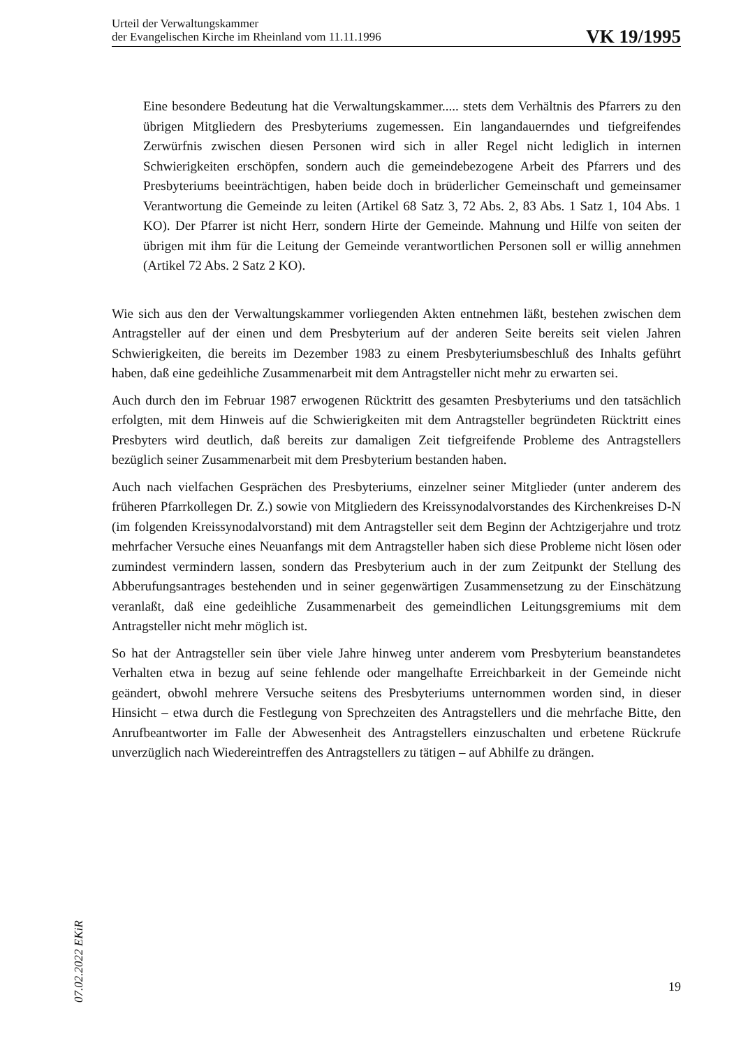Urteil der Verwaltungskammer
der Evangelischen Kirche im Rheinland vom 11.11.1996
VK 19/1995
Eine besondere Bedeutung hat die Verwaltungskammer..... stets dem Verhältnis des Pfarrers zu den übrigen Mitgliedern des Presbyteriums zugemessen. Ein langandauerndes und tiefgreifendes Zerwürfnis zwischen diesen Personen wird sich in aller Regel nicht lediglich in internen Schwierigkeiten erschöpfen, sondern auch die gemeindebezogene Arbeit des Pfarrers und des Presbyteriums beeinträchtigen, haben beide doch in brüderlicher Gemeinschaft und gemeinsamer Verantwortung die Gemeinde zu leiten (Artikel 68 Satz 3, 72 Abs. 2, 83 Abs. 1 Satz 1, 104 Abs. 1 KO). Der Pfarrer ist nicht Herr, sondern Hirte der Gemeinde. Mahnung und Hilfe von seiten der übrigen mit ihm für die Leitung der Gemeinde verantwortlichen Personen soll er willig annehmen (Artikel 72 Abs. 2 Satz 2 KO).
Wie sich aus den der Verwaltungskammer vorliegenden Akten entnehmen läßt, bestehen zwischen dem Antragsteller auf der einen und dem Presbyterium auf der anderen Seite bereits seit vielen Jahren Schwierigkeiten, die bereits im Dezember 1983 zu einem Presbyteriumsbeschluß des Inhalts geführt haben, daß eine gedeihliche Zusammenarbeit mit dem Antragsteller nicht mehr zu erwarten sei.
Auch durch den im Februar 1987 erwogenen Rücktritt des gesamten Presbyteriums und den tatsächlich erfolgten, mit dem Hinweis auf die Schwierigkeiten mit dem Antragsteller begründeten Rücktritt eines Presbyters wird deutlich, daß bereits zur damaligen Zeit tiefgreifende Probleme des Antragstellers bezüglich seiner Zusammenarbeit mit dem Presbyterium bestanden haben.
Auch nach vielfachen Gesprächen des Presbyteriums, einzelner seiner Mitglieder (unter anderem des früheren Pfarrkollegen Dr. Z.) sowie von Mitgliedern des Kreissynodalvorstandes des Kirchenkreises D-N (im folgenden Kreissynodalvorstand) mit dem Antragsteller seit dem Beginn der Achtzigerjahre und trotz mehrfacher Versuche eines Neuanfangs mit dem Antragsteller haben sich diese Probleme nicht lösen oder zumindest vermindern lassen, sondern das Presbyterium auch in der zum Zeitpunkt der Stellung des Abberufungsantrages bestehenden und in seiner gegenwärtigen Zusammensetzung zu der Einschätzung veranlaßt, daß eine gedeihliche Zusammenarbeit des gemeindlichen Leitungsgremiums mit dem Antragsteller nicht mehr möglich ist.
So hat der Antragsteller sein über viele Jahre hinweg unter anderem vom Presbyterium beanstandetes Verhalten etwa in bezug auf seine fehlende oder mangelhafte Erreichbarkeit in der Gemeinde nicht geändert, obwohl mehrere Versuche seitens des Presbyteriums unternommen worden sind, in dieser Hinsicht – etwa durch die Festlegung von Sprechzeiten des Antragstellers und die mehrfache Bitte, den Anrufbeantworter im Falle der Abwesenheit des Antragstellers einzuschalten und erbetene Rückrufe unverzüglich nach Wiedereintreffen des Antragstellers zu tätigen – auf Abhilfe zu drängen.
07.02.2022 EKiR
19